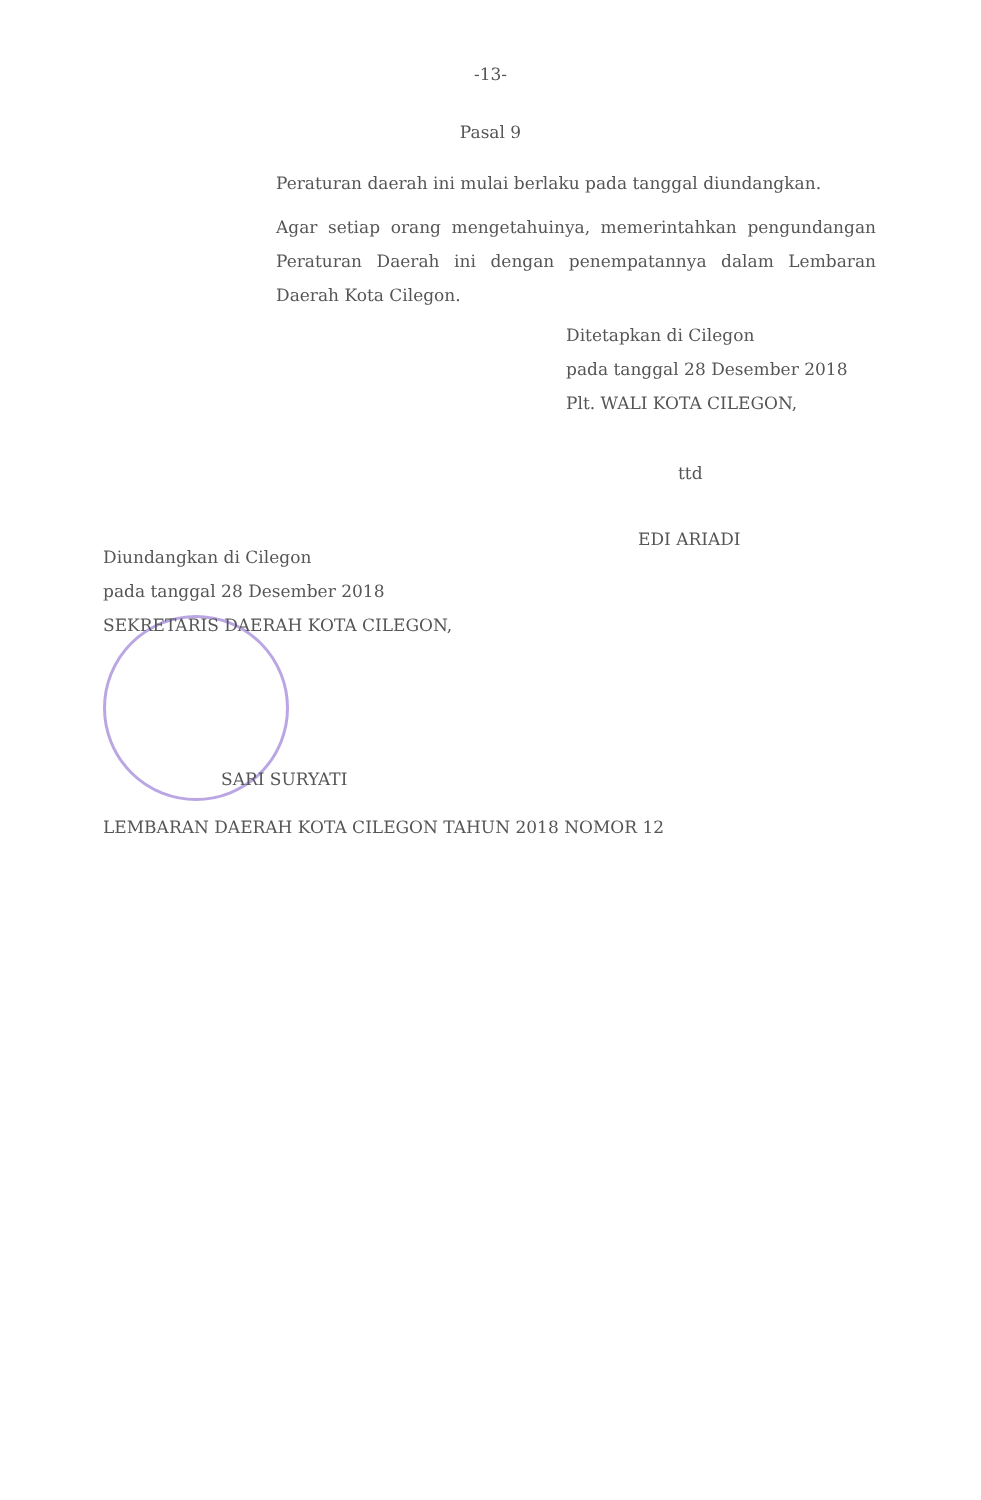-13-
Pasal 9
Peraturan daerah ini mulai berlaku pada tanggal diundangkan.
Agar setiap orang mengetahuinya, memerintahkan pengundangan Peraturan Daerah ini dengan penempatannya dalam Lembaran Daerah Kota Cilegon.
Ditetapkan di Cilegon
pada tanggal 28 Desember 2018
Plt. WALI KOTA CILEGON,
ttd
EDI ARIADI
Diundangkan di Cilegon
pada tanggal 28 Desember 2018
SEKRETARIS DAERAH KOTA CILEGON,
SARI SURYATI
LEMBARAN DAERAH KOTA CILEGON TAHUN 2018 NOMOR 12